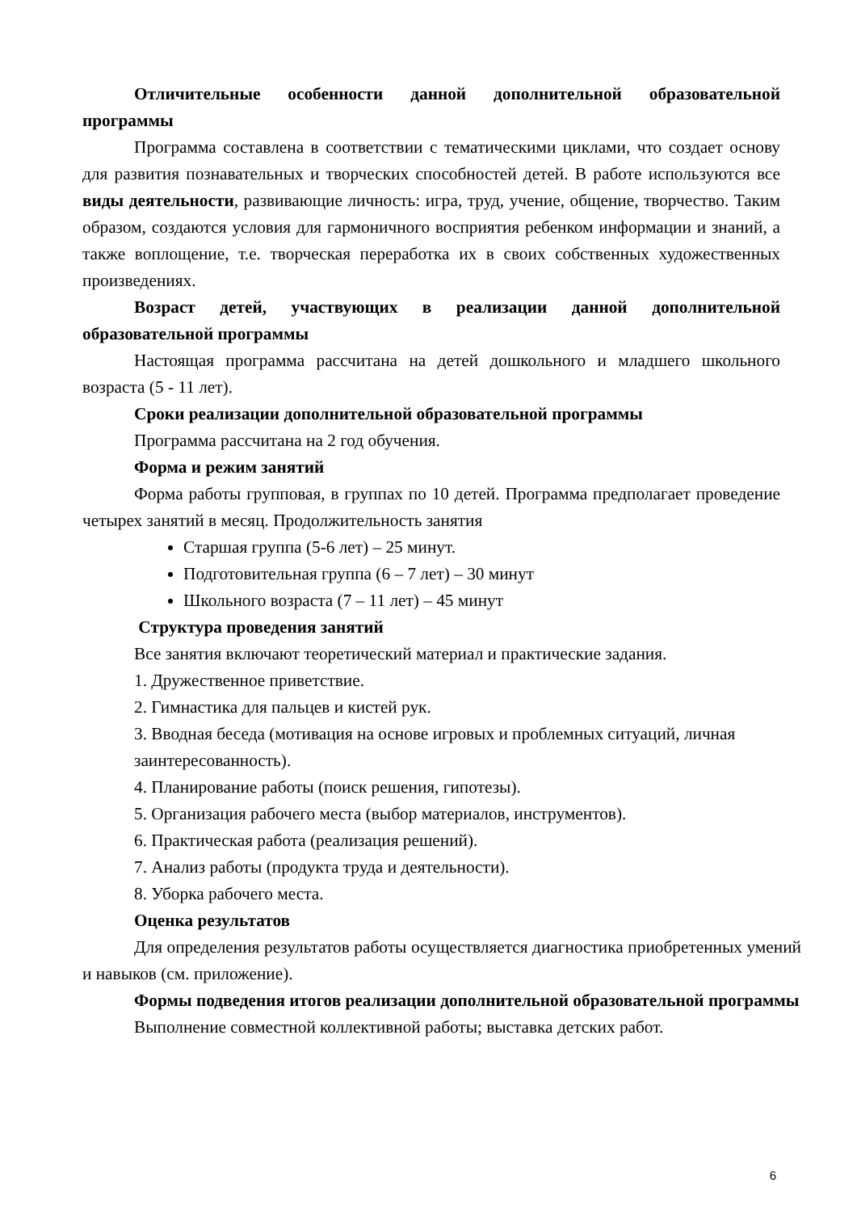Отличительные особенности данной дополнительной образовательной программы
Программа составлена в соответствии с тематическими циклами, что создает основу для развития познавательных и творческих способностей детей. В работе используются все виды деятельности, развивающие личность: игра, труд, учение, общение, творчество. Таким образом, создаются условия для гармоничного восприятия ребенком информации и знаний, а также воплощение, т.е. творческая переработка их в своих собственных художественных произведениях.
Возраст детей, участвующих в реализации данной дополнительной образовательной программы
Настоящая программа рассчитана на детей дошкольного и младшего школьного возраста (5 - 11 лет).
Сроки реализации дополнительной образовательной программы
Программа рассчитана на 2 год обучения.
Форма и режим занятий
Форма работы групповая, в группах по 10 детей. Программа предполагает проведение четырех занятий в месяц. Продолжительность занятия
Старшая группа (5-6 лет) – 25 минут.
Подготовительная группа (6 – 7 лет) – 30 минут
Школьного возраста (7 – 11 лет) – 45 минут
Структура проведения занятий
Все занятия включают теоретический материал и практические задания.
1. Дружественное приветствие.
2. Гимнастика для пальцев и кистей рук.
3. Вводная беседа (мотивация на основе игровых и проблемных ситуаций, личная заинтересованность).
4. Планирование работы (поиск решения, гипотезы).
5. Организация рабочего места (выбор материалов, инструментов).
6. Практическая работа (реализация решений).
7. Анализ работы (продукта труда и деятельности).
8. Уборка рабочего места.
Оценка результатов
Для определения результатов работы осуществляется диагностика приобретенных умений и навыков (см. приложение).
Формы подведения итогов реализации дополнительной образовательной программы
Выполнение совместной коллективной работы; выставка детских работ.
6